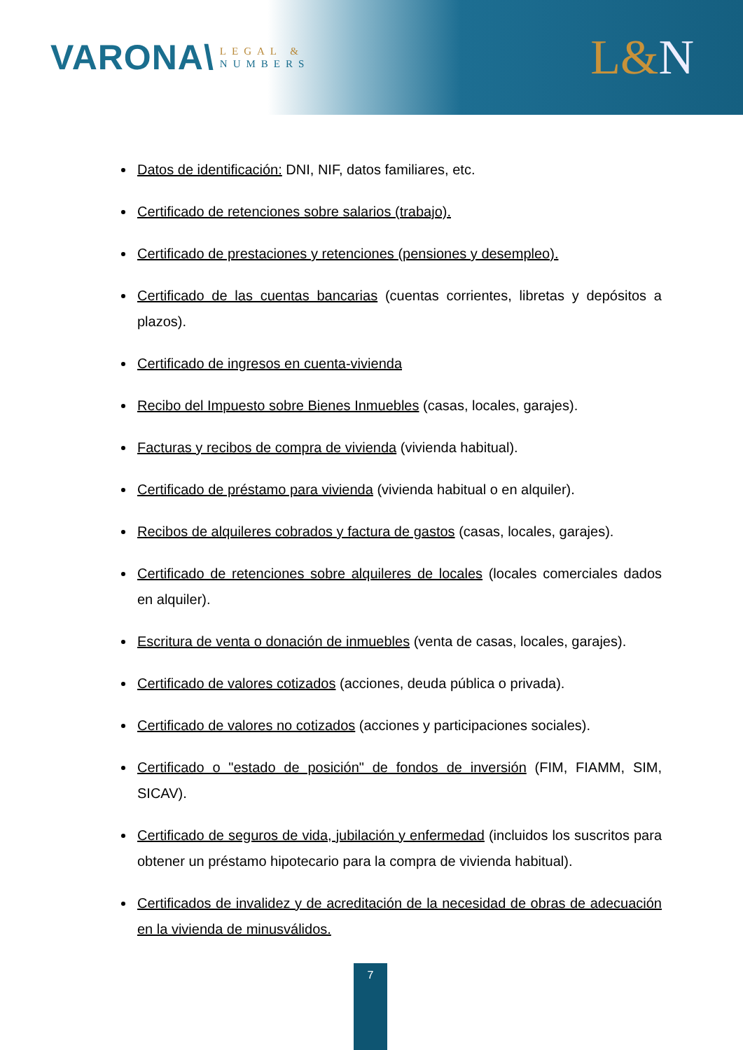VARONA\
LEGAL &
NUMBERS
L&N
Datos de identificación: DNI, NIF, datos familiares, etc.
Certificado de retenciones sobre salarios (trabajo).
Certificado de prestaciones y retenciones (pensiones y desempleo).
Certificado de las cuentas bancarias (cuentas corrientes, libretas y depósitos a plazos).
Certificado de ingresos en cuenta-vivienda
Recibo del Impuesto sobre Bienes Inmuebles (casas, locales, garajes).
Facturas y recibos de compra de vivienda (vivienda habitual).
Certificado de préstamo para vivienda (vivienda habitual o en alquiler).
Recibos de alquileres cobrados y factura de gastos (casas, locales, garajes).
Certificado de retenciones sobre alquileres de locales (locales comerciales dados en alquiler).
Escritura de venta o donación de inmuebles (venta de casas, locales, garajes).
Certificado de valores cotizados (acciones, deuda pública o privada).
Certificado de valores no cotizados (acciones y participaciones sociales).
Certificado o "estado de posición" de fondos de inversión (FIM, FIAMM, SIM, SICAV).
Certificado de seguros de vida, jubilación y enfermedad (incluidos los suscritos para obtener un préstamo hipotecario para la compra de vivienda habitual).
Certificados de invalidez y de acreditación de la necesidad de obras de adecuación en la vivienda de minusválidos.
7